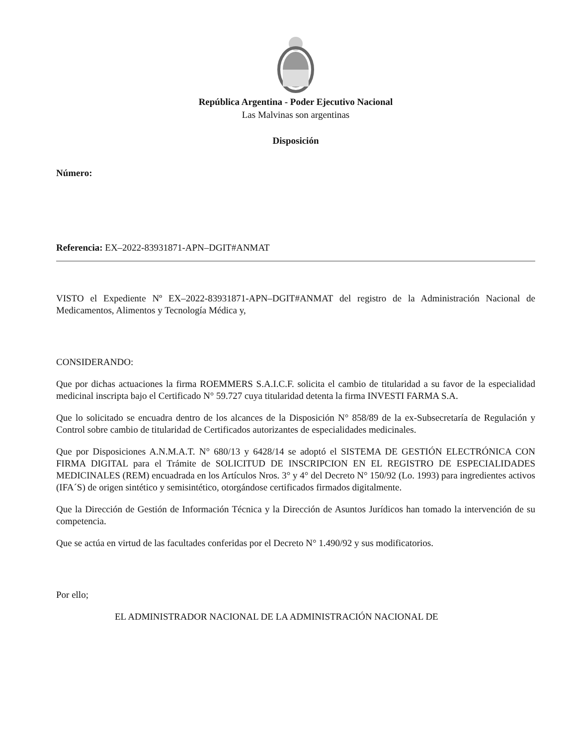República Argentina - Poder Ejecutivo Nacional
Las Malvinas son argentinas
Disposición
Número:
Referencia: EX–2022-83931871-APN–DGIT#ANMAT
VISTO el Expediente Nº EX–2022-83931871-APN–DGIT#ANMAT del registro de la Administración Nacional de Medicamentos, Alimentos y Tecnología Médica y,
CONSIDERANDO:
Que por dichas actuaciones la firma ROEMMERS S.A.I.C.F. solicita el cambio de titularidad a su favor de la especialidad medicinal inscripta bajo el Certificado N° 59.727 cuya titularidad detenta la firma INVESTI FARMA S.A.
Que lo solicitado se encuadra dentro de los alcances de la Disposición N° 858/89 de la ex-Subsecretaría de Regulación y Control sobre cambio de titularidad de Certificados autorizantes de especialidades medicinales.
Que por Disposiciones A.N.M.A.T. N° 680/13 y 6428/14 se adoptó el SISTEMA DE GESTIÓN ELECTRÓNICA CON FIRMA DIGITAL para el Trámite de SOLICITUD DE INSCRIPCION EN EL REGISTRO DE ESPECIALIDADES MEDICINALES (REM) encuadrada en los Artículos Nros. 3° y 4° del Decreto N° 150/92 (Lo. 1993) para ingredientes activos (IFA´S) de origen sintético y semisintético, otorgándose certificados firmados digitalmente.
Que la Dirección de Gestión de Información Técnica y la Dirección de Asuntos Jurídicos han tomado la intervención de su competencia.
Que se actúa en virtud de las facultades conferidas por el Decreto N° 1.490/92 y sus modificatorios.
Por ello;
EL ADMINISTRADOR NACIONAL DE LA ADMINISTRACIÓN NACIONAL DE